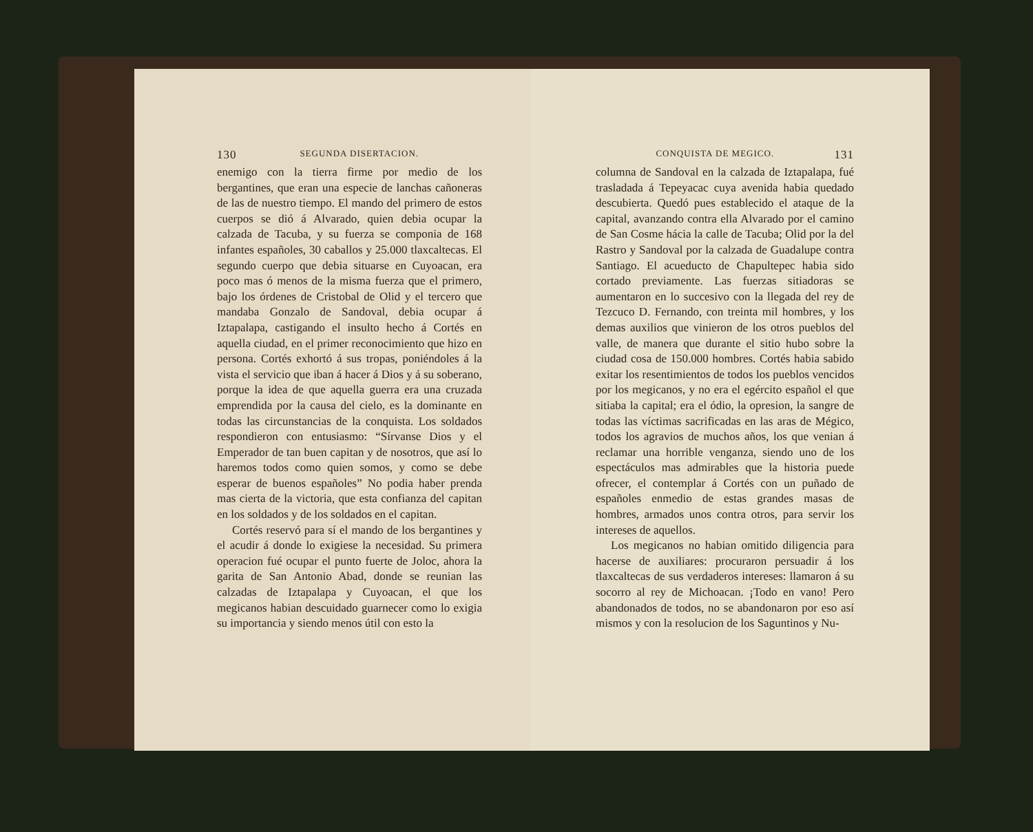130 SEGUNDA DISERTACION.
enemigo con la tierra firme por medio de los bergantines, que eran una especie de lanchas cañoneras de las de nuestro tiempo. El mando del primero de estos cuerpos se dió á Alvarado, quien debia ocupar la calzada de Tacuba, y su fuerza se componia de 168 infantes españoles, 30 caballos y 25.000 tlaxcaltecas. El segundo cuerpo que debia situarse en Cuyoacan, era poco mas ó menos de la misma fuerza que el primero, bajo los órdenes de Cristobal de Olid y el tercero que mandaba Gonzalo de Sandoval, debia ocupar á Iztapalapa, castigando el insulto hecho á Cortés en aquella ciudad, en el primer reconocimiento que hizo en persona. Cortés exhortó á sus tropas, poniéndoles á la vista el servicio que iban á hacer á Dios y á su soberano, porque la idea de que aquella guerra era una cruzada emprendida por la causa del cielo, es la dominante en todas las circunstancias de la conquista. Los soldados respondieron con entusiasmo: “Sírvanse Dios y el Emperador de tan buen capitan y de nosotros, que así lo haremos todos como quien somos, y como se debe esperar de buenos españoles” No podia haber prenda mas cierta de la victoria, que esta confianza del capitan en los soldados y de los soldados en el capitan.
Cortés reservó para sí el mando de los bergantines y el acudir á donde lo exigiese la necesidad. Su primera operacion fué ocupar el punto fuerte de Joloc, ahora la garita de San Antonio Abad, donde se reunian las calzadas de Iztapalapa y Cuyoacan, el que los megicanos habian descuidado guarnecer como lo exigia su importancia y siendo menos útil con esto la
CONQUISTA DE MEGICO. 131
columna de Sandoval en la calzada de Iztapalapa, fué trasladada á Tepeyacac cuya avenida habia quedado descubierta. Quedó pues establecido el ataque de la capital, avanzando contra ella Alvarado por el camino de San Cosme hácia la calle de Tacuba; Olid por la del Rastro y Sandoval por la calzada de Guadalupe contra Santiago. El acueducto de Chapultepec habia sido cortado previamente. Las fuerzas sitiadoras se aumentaron en lo succesivo con la llegada del rey de Tezcuco D. Fernando, con treinta mil hombres, y los demas auxilios que vinieron de los otros pueblos del valle, de manera que durante el sitio hubo sobre la ciudad cosa de 150.000 hombres. Cortés habia sabido exitar los resentimientos de todos los pueblos vencidos por los megicanos, y no era el egército español el que sitiaba la capital; era el ódio, la opresion, la sangre de todas las víctimas sacrificadas en las aras de Mégico, todos los agravios de muchos años, los que venian á reclamar una horrible venganza, siendo uno de los espectáculos mas admirables que la historia puede ofrecer, el contemplar á Cortés con un puñado de españoles enmedio de estas grandes masas de hombres, armados unos contra otros, para servir los intereses de aquellos.
Los megicanos no habian omitido diligencia para hacerse de auxiliares: procuraron persuadir á los tlaxcaltecas de sus verdaderos intereses: llamaron á su socorro al rey de Michoacan. ¡Todo en vano! Pero abandonados de todos, no se abandonaron por eso así mismos y con la resolucion de los Saguntinos y Nu-